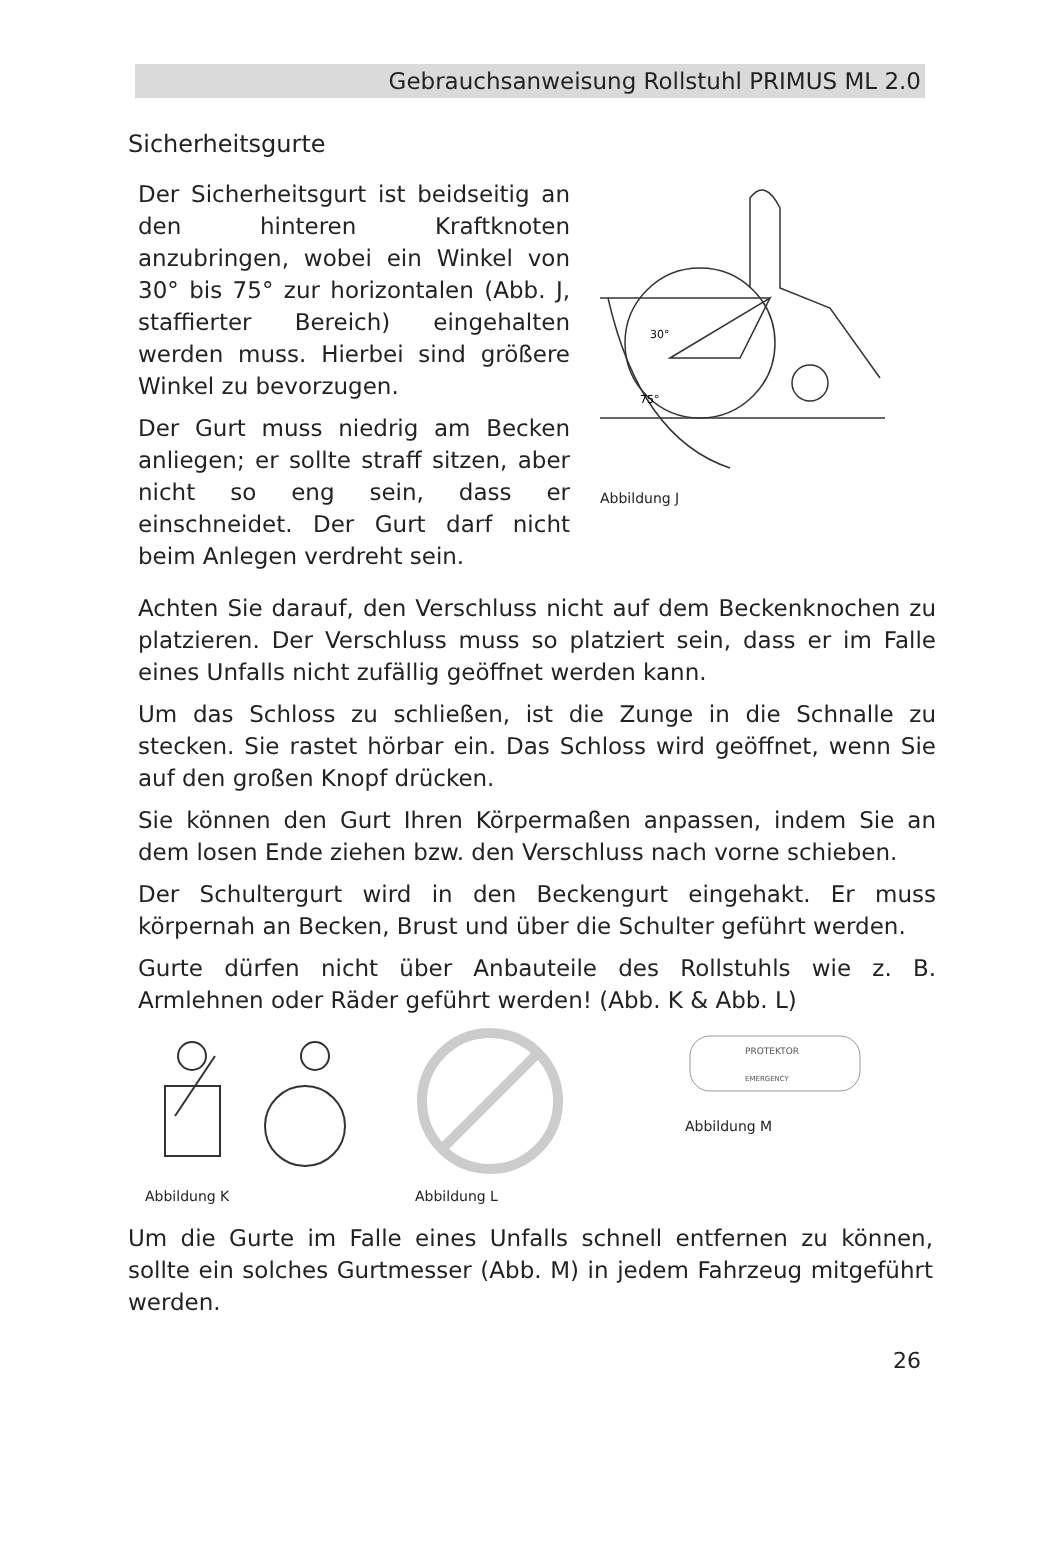Gebrauchsanweisung Rollstuhl PRIMUS ML 2.0
Sicherheitsgurte
Der Sicherheitsgurt ist beidseitig an den hinteren Kraftknoten anzubringen, wobei ein Winkel von 30° bis 75° zur horizontalen (Abb. J, staffierter Bereich) eingehalten werden muss. Hierbei sind größere Winkel zu bevorzugen.
Der Gurt muss niedrig am Becken anliegen; er sollte straff sitzen, aber nicht so eng sein, dass er einschneidet. Der Gurt darf nicht beim Anlegen verdreht sein.
30°
75°
Abbildung J
Achten Sie darauf, den Verschluss nicht auf dem Beckenknochen zu platzieren. Der Verschluss muss so platziert sein, dass er im Falle eines Unfalls nicht zufällig geöffnet werden kann.
Um das Schloss zu schließen, ist die Zunge in die Schnalle zu stecken. Sie rastet hörbar ein. Das Schloss wird geöffnet, wenn Sie auf den großen Knopf drücken.
Sie können den Gurt Ihren Körpermaßen anpassen, indem Sie an dem losen Ende ziehen bzw. den Verschluss nach vorne schieben.
Der Schultergurt wird in den Beckengurt eingehakt. Er muss körpernah an Becken, Brust und über die Schulter geführt werden.
Gurte dürfen nicht über Anbauteile des Rollstuhls wie z. B. Armlehnen oder Räder geführt werden! (Abb. K & Abb. L)
Abbildung K Abbildung L
PROTEKTOR
EMERGENCY
Abbildung M
Um die Gurte im Falle eines Unfalls schnell entfernen zu können, sollte ein solches Gurtmesser (Abb. M) in jedem Fahrzeug mitgeführt werden.
26